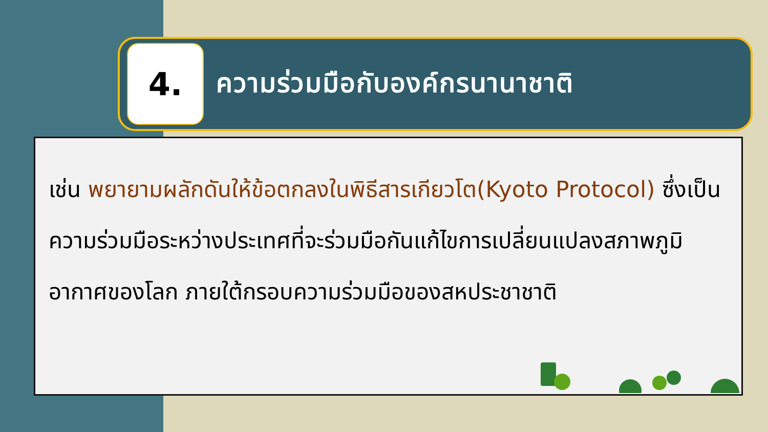4.
ความร่วมมือกับองค์กรนานาชาติ
เช่น พยายามผลักดันให้ข้อตกลงในพิธีสารเกียวโต(Kyoto Protocol) ซึ่งเป็นความร่วมมือระหว่างประเทศที่จะร่วมมือกันแก้ไขการเปลี่ยนแปลงสภาพภูมิอากาศของโลก ภายใต้กรอบความร่วมมือของสหประชาชาติ